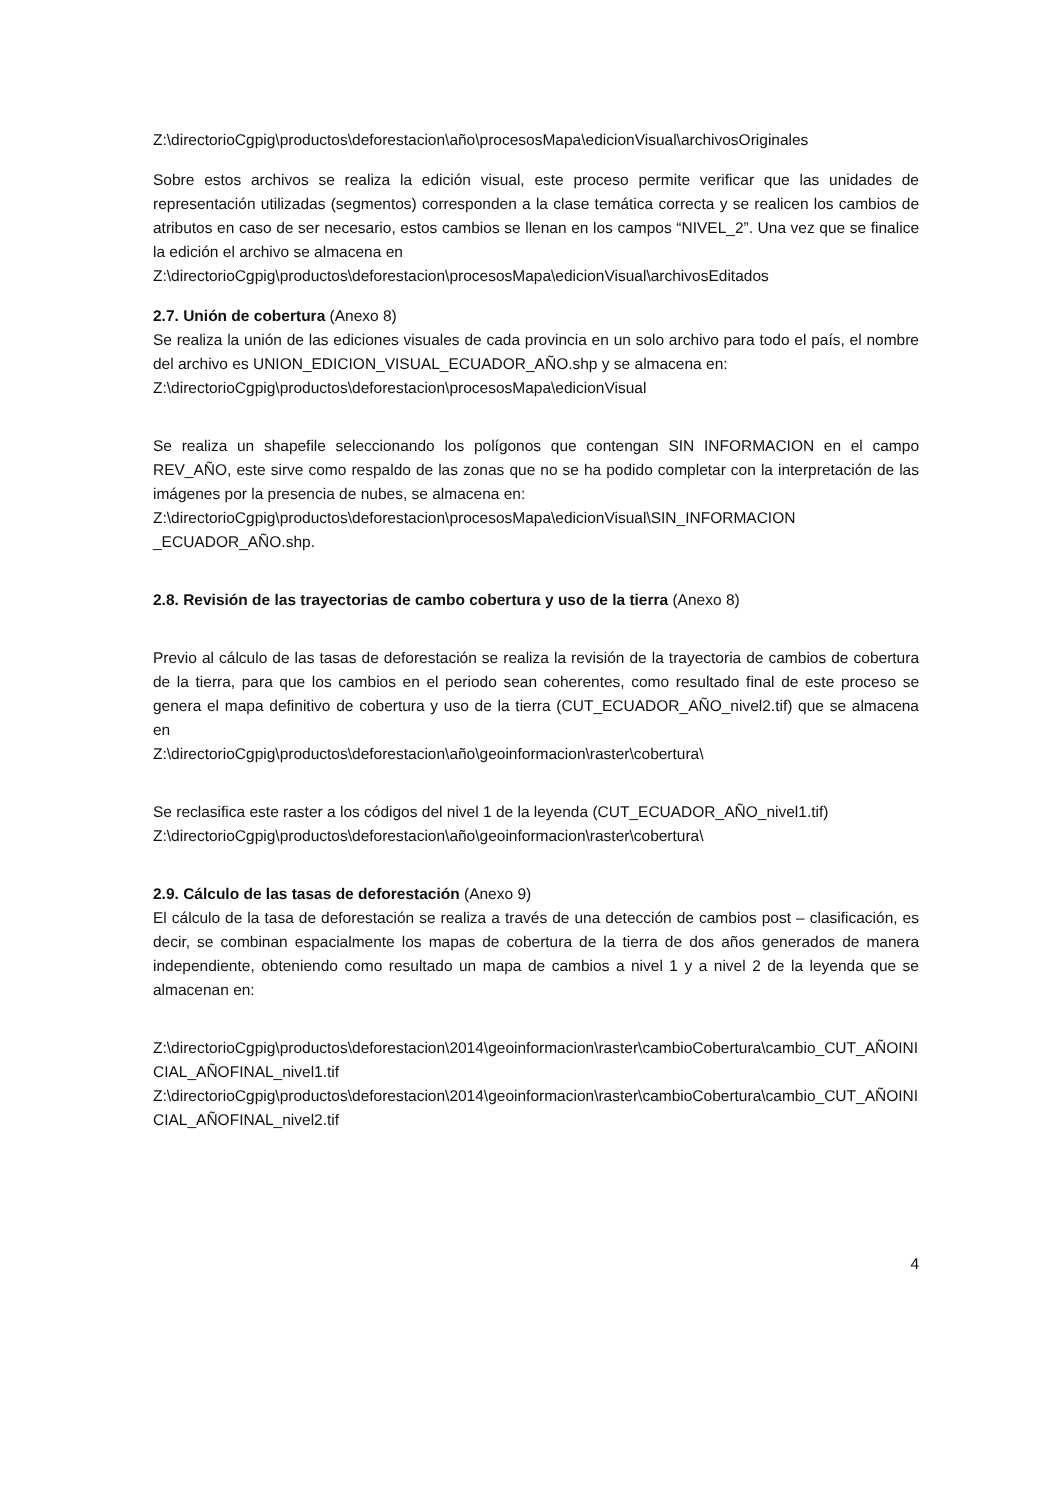Z:\directorioCgpig\productos\deforestacion\año\procesosMapa\edicionVisual\archivosOriginales
Sobre estos archivos se realiza la edición visual, este proceso permite verificar que las unidades de representación utilizadas (segmentos) corresponden a la clase temática correcta y se realicen los cambios de atributos en caso de ser necesario, estos cambios se llenan en los campos “NIVEL_2”. Una vez que se finalice la edición el archivo se almacena en
Z:\directorioCgpig\productos\deforestacion\procesosMapa\edicionVisual\archivosEditados
2.7. Unión de cobertura (Anexo 8)
Se realiza la unión de las ediciones visuales de cada provincia en un solo archivo para todo el país, el nombre del archivo es UNION_EDICION_VISUAL_ECUADOR_AÑO.shp y se almacena en:
Z:\directorioCgpig\productos\deforestacion\procesosMapa\edicionVisual
Se realiza un shapefile seleccionando los polígonos que contengan SIN INFORMACION en el campo REV_AÑO, este sirve como respaldo de las zonas que no se ha podido completar con la interpretación de las imágenes por la presencia de nubes, se almacena en:
Z:\directorioCgpig\productos\deforestacion\procesosMapa\edicionVisual\SIN_INFORMACION _ECUADOR_AÑO.shp.
2.8. Revisión de las trayectorias de cambo cobertura y uso de la tierra (Anexo 8)
Previo al cálculo de las tasas de deforestación se realiza la revisión de la trayectoria de cambios de cobertura de la tierra, para que los cambios en el periodo sean coherentes, como resultado final de este proceso se genera el mapa definitivo de cobertura y uso de la tierra (CUT_ECUADOR_AÑO_nivel2.tif) que se almacena en
Z:\directorioCgpig\productos\deforestacion\año\geoinformacion\raster\cobertura\
Se reclasifica este raster a los códigos del nivel 1 de la leyenda (CUT_ECUADOR_AÑO_nivel1.tif)
Z:\directorioCgpig\productos\deforestacion\año\geoinformacion\raster\cobertura\
2.9. Cálculo de las tasas de deforestación (Anexo 9)
El cálculo de la tasa de deforestación se realiza a través de una detección de cambios post – clasificación, es decir, se combinan espacialmente los mapas de cobertura de la tierra de dos años generados de manera independiente, obteniendo como resultado un mapa de cambios a nivel 1 y a nivel 2 de la leyenda que se almacenan en:
Z:\directorioCgpig\productos\deforestacion\2014\geoinformacion\raster\cambioCobertura\cambio_CUT_AÑOINICIAL_AÑOFINAL_nivel1.tif
Z:\directorioCgpig\productos\deforestacion\2014\geoinformacion\raster\cambioCobertura\cambio_CUT_AÑOINICIAL_AÑOFINAL_nivel2.tif
4